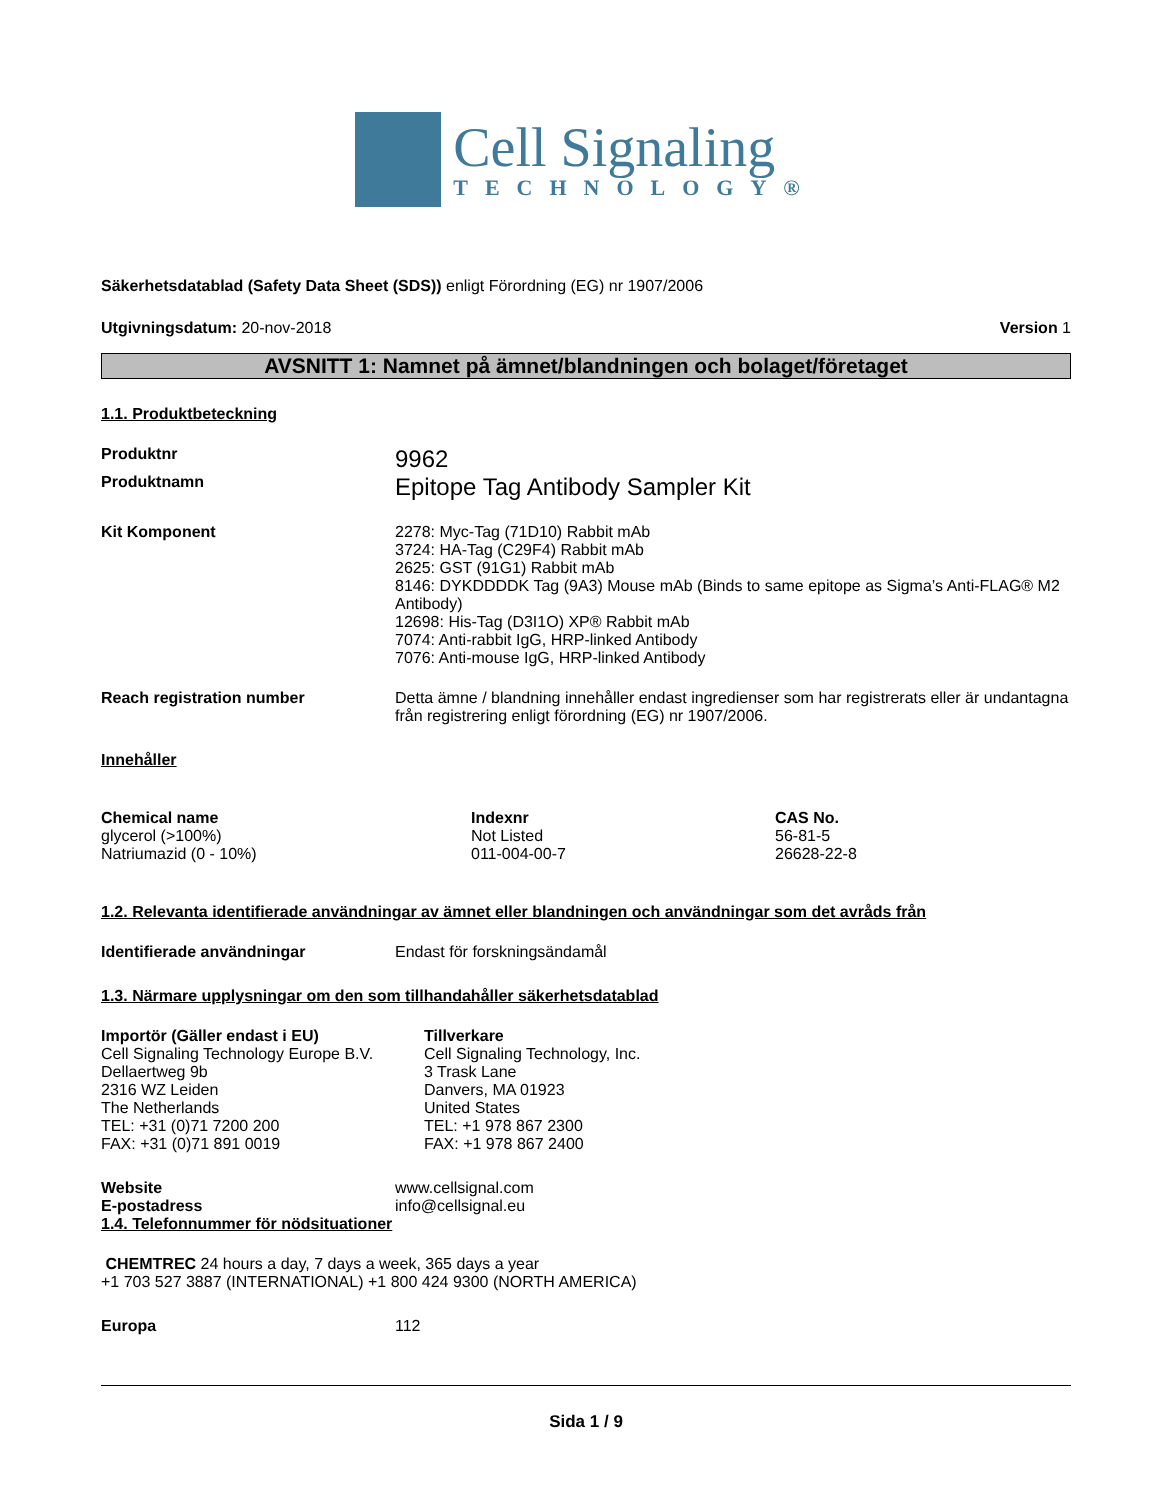Cell Signaling
TECHNOLOGY®
Säkerhetsdatablad (Safety Data Sheet (SDS)) enligt Förordning (EG) nr 1907/2006
Utgivningsdatum: 20-nov-2018 Version 1
AVSNITT 1: Namnet på ämnet/blandningen och bolaget/företaget
1.1. Produktbeteckning
Produktnr
9962
Produktnamn
Epitope Tag Antibody Sampler Kit
Kit Komponent 2278: Myc-Tag (71D10) Rabbit mAb
3724: HA-Tag (C29F4) Rabbit mAb
2625: GST (91G1) Rabbit mAb
8146: DYKDDDDK Tag (9A3) Mouse mAb (Binds to same epitope as Sigma’s Anti-FLAG® M2 Antibody)
12698: His-Tag (D3I1O) XP® Rabbit mAb
7074: Anti-rabbit IgG, HRP-linked Antibody
7076: Anti-mouse IgG, HRP-linked Antibody
Reach registration number Detta ämne / blandning innehåller endast ingredienser som har registrerats eller är undantagna från registrering enligt förordning (EG) nr 1907/2006.
Innehåller
| Chemical name | Indexnr | CAS No. |
| --- | --- | --- |
| glycerol (>100%) | Not Listed | 56-81-5 |
| Natriumazid (0 - 10%) | 011-004-00-7 | 26628-22-8 |
1.2. Relevanta identifierade användningar av ämnet eller blandningen och användningar som det avråds från
Identifierade användningar Endast för forskningsändamål
1.3. Närmare upplysningar om den som tillhandahåller säkerhetsdatablad
Importör (Gäller endast i EU)
Cell Signaling Technology Europe B.V.
Dellaertweg 9b
2316 WZ Leiden
The Netherlands
TEL: +31 (0)71 7200 200
FAX: +31 (0)71 891 0019
Tillverkare
Cell Signaling Technology, Inc.
3 Trask Lane
Danvers, MA 01923
United States
TEL: +1 978 867 2300
FAX: +1 978 867 2400
Website
E-postadress
www.cellsignal.com
info@cellsignal.eu
1.4. Telefonnummer för nödsituationer
CHEMTREC 24 hours a day, 7 days a week, 365 days a year
+1 703 527 3887 (INTERNATIONAL) +1 800 424 9300 (NORTH AMERICA)
Europa 112
Sida 1 / 9